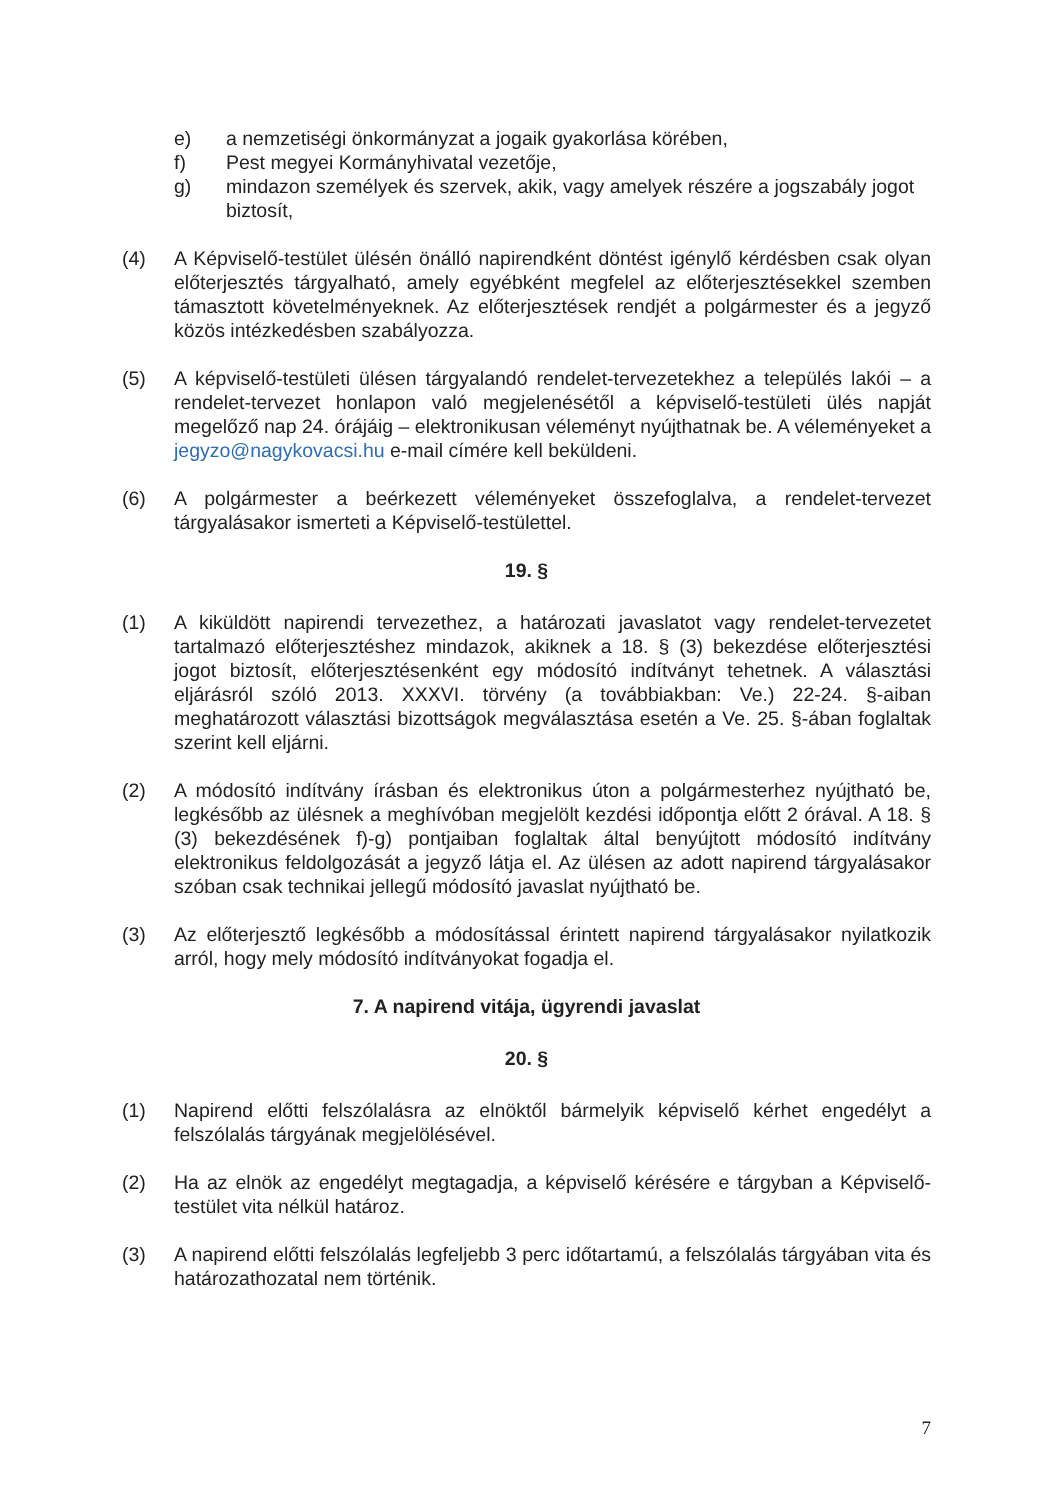e) a nemzetiségi önkormányzat a jogaik gyakorlása körében,
f) Pest megyei Kormányhivatal vezetője,
g) mindazon személyek és szervek, akik, vagy amelyek részére a jogszabály jogot biztosít,
(4) A Képviselő-testület ülésén önálló napirendként döntést igénylő kérdésben csak olyan előterjesztés tárgyalható, amely egyébként megfelel az előterjesztésekkel szemben támasztott követelményeknek. Az előterjesztések rendjét a polgármester és a jegyző közös intézkedésben szabályozza.
(5) A képviselő-testületi ülésen tárgyalandó rendelet-tervezetekhez a település lakói – a rendelet-tervezet honlapon való megjelenésétől a képviselő-testületi ülés napját megelőző nap 24. órájáig – elektronikusan véleményt nyújthatnak be. A véleményeket a jegyzo@nagykovacsi.hu e-mail címére kell beküldeni.
(6) A polgármester a beérkezett véleményeket összefoglalva, a rendelet-tervezet tárgyalásakor ismerteti a Képviselő-testülettel.
19. §
(1) A kiküldött napirendi tervezethez, a határozati javaslatot vagy rendelet-tervezetet tartalmazó előterjesztéshez mindazok, akiknek a 18. § (3) bekezdése előterjesztési jogot biztosít, előterjesztésenként egy módosító indítványt tehetnek. A választási eljárásról szóló 2013. XXXVI. törvény (a továbbiakban: Ve.) 22-24. §-aiban meghatározott választási bizottságok megválasztása esetén a Ve. 25. §-ában foglaltak szerint kell eljárni.
(2) A módosító indítvány írásban és elektronikus úton a polgármesterhez nyújtható be, legkésőbb az ülésnek a meghívóban megjelölt kezdési időpontja előtt 2 órával. A 18. § (3) bekezdésének f)-g) pontjaiban foglaltak által benyújtott módosító indítvány elektronikus feldolgozását a jegyző látja el. Az ülésen az adott napirend tárgyalásakor szóban csak technikai jellegű módosító javaslat nyújtható be.
(3) Az előterjesztő legkésőbb a módosítással érintett napirend tárgyalásakor nyilatkozik arról, hogy mely módosító indítványokat fogadja el.
7. A napirend vitája, ügyrendi javaslat
20. §
(1) Napirend előtti felszólalásra az elnöktől bármelyik képviselő kérhet engedélyt a felszólalás tárgyának megjelölésével.
(2) Ha az elnök az engedélyt megtagadja, a képviselő kérésére e tárgyban a Képviselő-testület vita nélkül határoz.
(3) A napirend előtti felszólalás legfeljebb 3 perc időtartamú, a felszólalás tárgyában vita és határozathozatal nem történik.
7